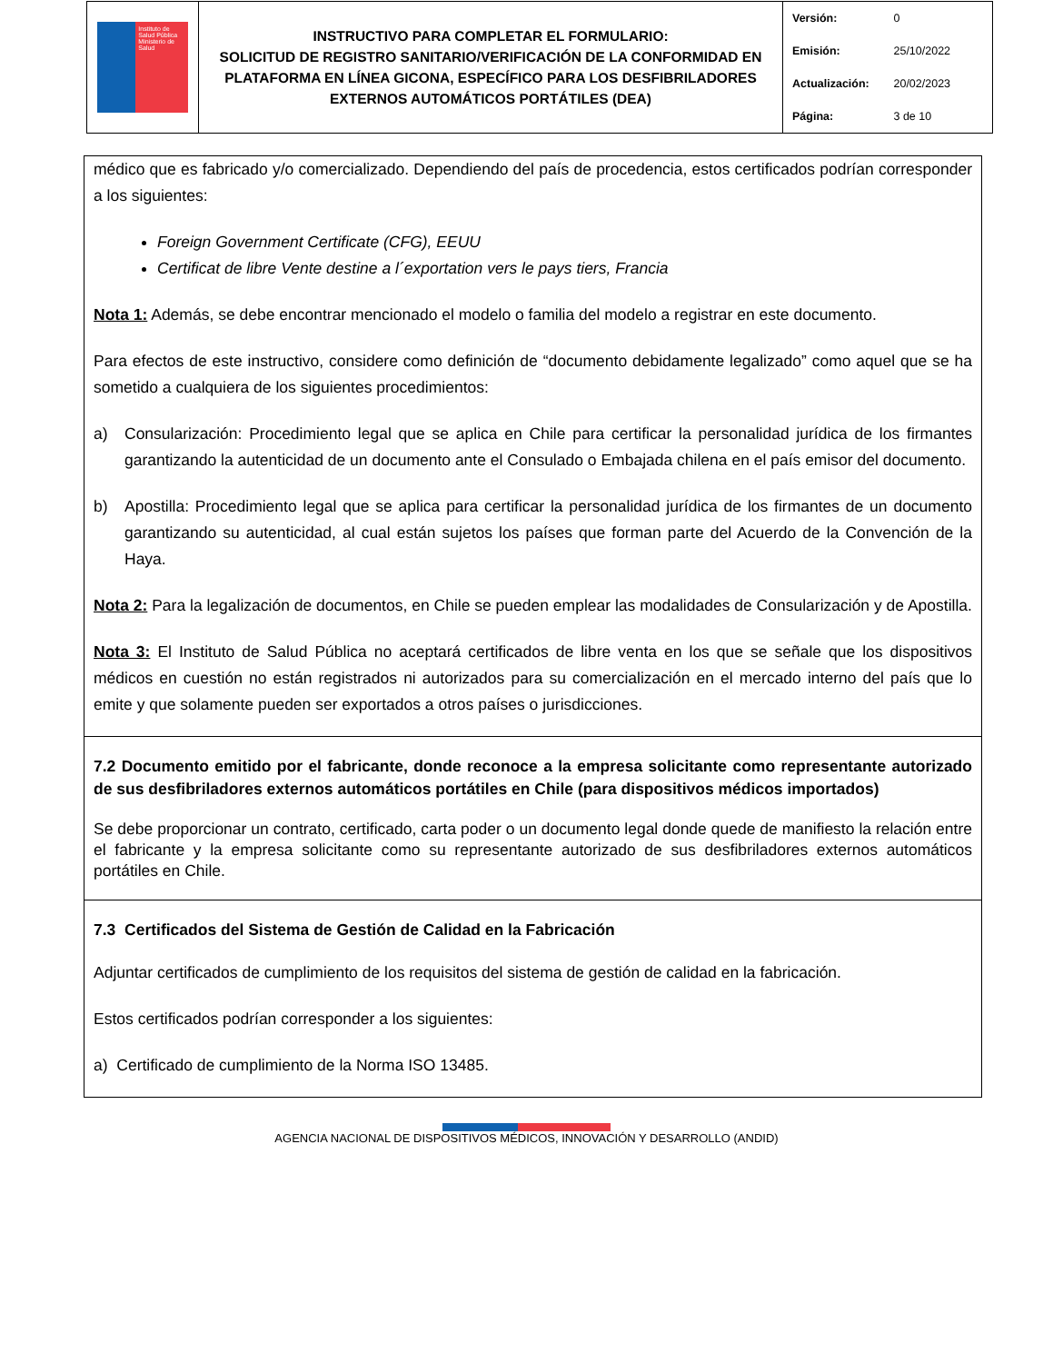| Instituto de Salud Pública Ministerio de Salud | INSTRUCTIVO PARA COMPLETAR EL FORMULARIO: SOLICITUD DE REGISTRO SANITARIO/VERIFICACIÓN DE LA CONFORMIDAD EN PLATAFORMA EN LÍNEA GICONA, ESPECÍFICO PARA LOS DESFIBRILADORES EXTERNOS AUTOMÁTICOS PORTÁTILES (DEA) | Versión: 0 Emisión: 25/10/2022 Actualización: 20/02/2023 Página: 3 de 10 |
médico que es fabricado y/o comercializado. Dependiendo del país de procedencia, estos certificados podrían corresponder a los siguientes:
Foreign Government Certificate (CFG), EEUU
Certificat de libre Vente destine a l´exportation vers le pays tiers, Francia
Nota 1: Además, se debe encontrar mencionado el modelo o familia del modelo a registrar en este documento.
Para efectos de este instructivo, considere como definición de “documento debidamente legalizado” como aquel que se ha sometido a cualquiera de los siguientes procedimientos:
a) Consularización: Procedimiento legal que se aplica en Chile para certificar la personalidad jurídica de los firmantes garantizando la autenticidad de un documento ante el Consulado o Embajada chilena en el país emisor del documento.
b) Apostilla: Procedimiento legal que se aplica para certificar la personalidad jurídica de los firmantes de un documento garantizando su autenticidad, al cual están sujetos los países que forman parte del Acuerdo de la Convención de la Haya.
Nota 2: Para la legalización de documentos, en Chile se pueden emplear las modalidades de Consularización y de Apostilla.
Nota 3: El Instituto de Salud Pública no aceptará certificados de libre venta en los que se señale que los dispositivos médicos en cuestión no están registrados ni autorizados para su comercialización en el mercado interno del país que lo emite y que solamente pueden ser exportados a otros países o jurisdicciones.
7.2 Documento emitido por el fabricante, donde reconoce a la empresa solicitante como representante autorizado de sus desfibriladores externos automáticos portátiles en Chile (para dispositivos médicos importados)
Se debe proporcionar un contrato, certificado, carta poder o un documento legal donde quede de manifiesto la relación entre el fabricante y la empresa solicitante como su representante autorizado de sus desfibriladores externos automáticos portátiles en Chile.
7.3 Certificados del Sistema de Gestión de Calidad en la Fabricación
Adjuntar certificados de cumplimiento de los requisitos del sistema de gestión de calidad en la fabricación.
Estos certificados podrían corresponder a los siguientes:
a) Certificado de cumplimiento de la Norma ISO 13485.
AGENCIA NACIONAL DE DISPOSITIVOS MÉDICOS, INNOVACIÓN Y DESARROLLO (ANDID)